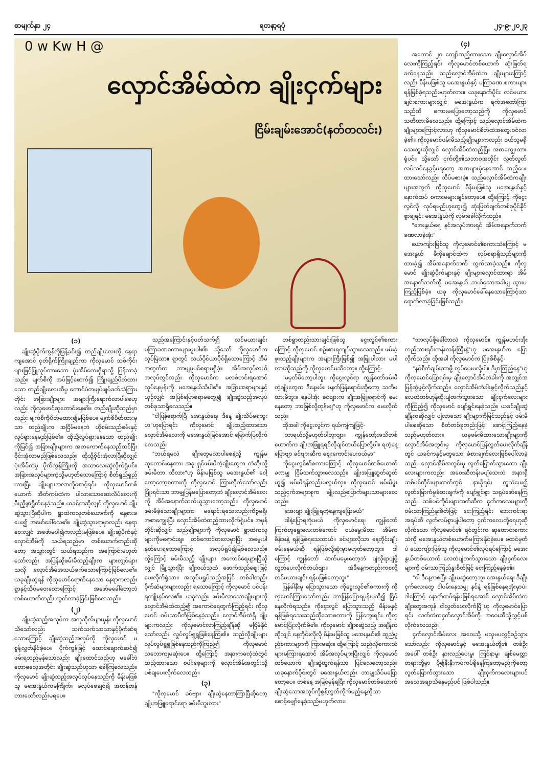စာမျက်နှာ ၂၄ ရတနာ့ရပုံ ၂၄-၉-၂၀၂၃
0 w Kw H @
လှောင်အိမ်ထဲက ချိုးငှက်များ
ငြိမ်းချမ်းအောင်(နတ်တလင်း)
(၄)
အကောင် ၂၀ ကျော်ထည့်ထားသော ချိုးလှောင်အိမ်လေးကိုကြည့်ရင်း ကိုလှမောင်တစ်ယောက် ဆုံးဖြတ်ရခက်နေသည်။ သည်လှောင်အိမ်ထဲက ချိုးများကြောင့်လည်း မိန်းမဖြစ်သူ မအေးနွယ်နှင့် မကြာခဏ စကားများရန်ဖြစ်ခဲ့ရသည်မဟုတ်လား။ ယခုနောက်ပိုင်း လင်မယားချင်းစကားများလျှင် မအေးနွယ်က ရက်အတော်ကြာသည်ထိ စကားမပြောတော့သည်ကို ကိုလှမောင် သတိထားမိလေသည်။ ထို့ကြောင့် သည်လှောင်အိမ်ထဲက ချိုးများကြောင့်လားဟု ကိုလှမောင်စိတ်ထဲအတွေးဝင်လာခဲ့၏။ ကိုလှမောင်ဖမ်းမိသည့်ချိုးများကလည်း ဝယ်သူမရှိသေးဘူးဆိုလျှင် လှောင်အိမ်ထဲထည့်ပြီး အစာကျွေးထားရုံပင်။ သို့သော် ငှက်တို့၏သဘာဝအတိုင်း လွတ်လွတ်လပ်လပ်နေခွင့်မရတော့ အစာများပုံနေအောင် ထည့်ပေးထားသော်လည်း သိပ်မစားခဲ့။ သည်လှောင်အိမ်ထဲကချိုးများအတွက် ကိုလှမောင် မိန်းမဖြစ်သူ မအေးနွယ်နှင့် နောက်ထပ် စကားမများချင်တော့ပေ။ ထို့ကြောင့် ကိုငွေးလွင်လို လုပ်ရမည်ဟုတွေး၍ ဆုံးဖြတ်ချက်တစ်ခုပိုင်နိုင်စွာချရင်း မအေးနွယ်ကို လှမ်းခေါ်လိုက်သည်။
"အေးနွယ်ရေ နင်အလုပ်အားရင် အိမ်အနောက်ဘက် ခဏလာခဲ့အုံး"
ယောကျ်ားဖြစ်သူ ကိုလှမောင်၏စကားသံကြောင့် မအေးနွယ် မီးဖိုချောင်ထဲက လုပ်စရာရှိသည်များကို ထားခဲ့၍ အိမ်အနောက်ဘက် ထွက်လာခဲ့သည်။ ကိုလှမောင် ချိုးဆွဲပိုက်များနှင့် ချိုးများလှောင်ထားရာ အိမ်အနောက်ဘက်ကို မအေးနွယ် ဘယ်သောအခါမျှ သွားမကြည့်ဖြစ်ခဲ့။ ယခု ကိုလှမောင်ခေါ်နေသောကြောင့်သာ ရောက်လာခဲ့ခြင်းဖြစ်သည်။
(၁)
ချိုးဆွဲပိုက်ကွန်ကိုဖြန့်ခင်း၍ တည်ချိုးလေးကို နေရာကျအောင် ငုတ်ရိုက်ကြိုးချည်ကာ ကိုလှမောင် သစ်ကိုင်းများဖြင့်ပြုလုပ်ထားသော ပုံးအိမ်လေးရှိရာသို့ ပြန်လာခဲ့သည်။ မျက်စိကို အပ်ဖြင့်ဖောက်၍ ကြိုးချည်ပိတ်ထားသော တည်ချိုးလေးဆီမှ တောင်ပံတဖျပ်ဖျပ်ခတ်သံကြားတိုင်း အခြားချိုးများ အများကြီးရောက်လာပါစေဟုလည်း ကိုလှမောင်ဆုတောင်းနေ၏။ တည်ချိုးဆိုသည်မှာလည်း မျက်စိကိုပိတ်မထား၍မဖြစ်ပေ။ မျက်စိပိတ်ထားမှသာ တည်ချိုးက အငြိမ်မနေဘဲ ဟိုစမ်းသည်စမ်းနှင့် လှုပ်ရှားနေမည်ဖြစ်၏။ ထိုသို့လှုပ်ရှားနေသော တည်ချိုးကိုမြင်၍ အခြားချိုးများက အစာကောက်နေသည်ထင်ပြီး ဝိုင်းအုံလာမည်ဖြစ်လေသည်။ ထိုသို့ဝိုင်းအုံလာပြီဆိုလျှင် ပုံးအိမ်ထဲမှ ပိုက်ကွန်ကြိုးကို အသာလေးဆွဲလိုက်ရုံပင်။ အခြားအလုပ်များကဲ့သို့မဟုတ်သောကြောင့် စိတ်ရှည်ရှည်ထားပြီး ချိုးများအလာကိုစောင့်ရင်း ကိုလှမောင်တစ်ယောက် အိတ်ကပ်ထဲက ပါလာသောဆေးလိပ်လေးကို မီးညှိဖွာရှိုက်နေခဲ့သည်။ ယခင်ကဆိုလျှင် ကိုလှမောင် ချိုးဆွဲသွားပြီဆိုပါက ရွာထဲကလူတစ်ယောက်ကို နေ့စားခပေး၍ အဖော်ခေါ်လေ၏။ ချိုးဆွဲသွားရာမှာလည်း နေရာဝေးလျှင် အဖော်မပါ၍ကလည်းမဖြစ်ပေ။ ချိုးဆွဲပိုက်နှင့် လှောင်အိမ်ကို သယ်ရသည်မှာ တစ်ယောက်တည်းဆိုတော့ အသွားတွင် သယ်ရသည်က အကြောင်းမဟုတ်သော်လည်း အပြန်ဆိုဖမ်းမိသည့်ချိုးက များလျှင်များသလို လှောင်အိမ်အသယ်ခက်သောကြောင့်ဖြစ်လေ၏။ ယခုချိုးဆွဲရန် ကိုလှမောင်ရောက်နေသော နေရာကလည်း ရွာနှင့်သိပ်မဝေးသောကြောင့် အဖော်မခေါ်တော့ဘဲ တစ်ယောက်တည်း ထွက်လာခဲ့ခြင်းဖြစ်လေသည်။
(၂)
ချိုးဆွဲသည့်အလုပ်က အကုသိုလ်များမှန်း ကိုလှမောင်သိသော်လည်း သက်သက်သာသာနှင့်ပိုက်ဆံရသောကြောင့် ချိုးဆွဲသည့်အလုပ်ကို ကိုလှမောင် မစွန့်လွှတ်နိုင်ခဲ့ပေ။ ပိုက်ကွန်ဖြင့် ထောင်ချောက်ဆင်၍ ဖမ်းရသည်မှန်သော်လည်း ချိုးထောင်သည်ဟု မခေါ်ဘဲ တောဓလေ့အတိုင်း ချိုးဆွဲသည်ဟုသာ ခေါ်ကြလေသည်။ ကိုလှမောင် ချိုးဆွဲသည့်အလုပ်လုပ်နေသည်ကို မိန်းမဖြစ်သူ မအေးနွယ်ကမကြိုက်။ မလုပ်စေချင်၍ အတန်တန်တားသော်လည်းမရပေ။
သည်အကြောင်းနှင့်ပတ်သက်၍ လင်မယားချင်း မကြာခဏစကားများဖူးပါ၏။ သို့သော် ကိုလှမောင်က လုပ်မြဲသာ။ ရွာတွင် လယ်ပိုင်ယာပိုင်ရှိသောကြောင့် အိမ်အတွက်က ဘာမျှပူပင်စရာမရှိခဲ့။ အိမ်အလုပ်လယ်အလုပ်တွင်လည်း ကိုလှမောင်က မလစ်ဟင်းရအောင် လုပ်နေမှန်းကို မအေးနွယ်သိပါ၏။ အခြားအရာများနှင့်ယှဉ်လျှင် အပြစ်ပြောစရာမတွေ့၍ ချိုးဆွဲသည့်အလုပ်တစ်ခုသာရှိလေသည်။
"ငါပြန်ရောက်ပြီ အေးနွယ်ရေ၊ ဒီနေ့ ချိုးသိပ်မရဘူးဟ"ဟုပြောရင်း ကိုလှမောင် ချိုးထည့်ထားသော လှောင်အိမ်လေးကို မအေးနွယ်မြင်အောင် မြှောက်ပြလိုက်လေသည်။
"ဘယ်ရမလဲ ချိုးတွေမလာပါစေနဲ့လို့ ကျွန်မဆုတောင်းနေတာ၊ အခု ရှင်ဖမ်းမိတဲ့ချိုးတွေက ကံဆိုးလို့ဖမ်းမိတာ သိလား"ဟု မိန်းမဖြစ်သူ မအေးနွယ်၏ ငေါ့တော့တော့စကားကို ကိုလှမောင် ကြားလိုက်သော်လည်း ပြုံးရင်းသာ ဘာမျှပြန်မပြောတော့ဘဲ ချိုးလှောင်အိမ်လေးကို အိမ်အနောက်ဘက်ယူသွားတော့သည်။ ကိုလှမောင် ဖမ်းမိခဲ့သောချိုးများက မရောင်းရသေးလည်းကိစ္စမရှိ၊ အစာကျွေးပြီး လှောင်အိမ်ထဲထည့်ထားလိုက်ရုံပင်။ အမှန်တိုင်းဆိုလျှင် သည်ချိုးများကို ကိုလှမောင် ရွာထဲကလူများကိုမရောင်းချ။ တစ်ကောင်တလေမှာပြီး အမွေးပါနုတ်ပေးရသောကြောင့် အလုပ်ရှုပ်၍မြစ်လေသည်။ ထို့ကြောင့် ဖမ်းမိသည့် ချိုးများ အကောင်ရေများပြီဆိုလျှင် မြို့သွားပြီး ချိုးဝယ်သူထံ ဖောက်သည်ဈေးဖြင့် ပေးလိုက်ရုံသာ။ အလုပ်မရှုပ်သည့်အပြင် တစ်ခါတည်း ပိုက်ဆံများများလည်း ရသောကြောင့် ကိုလှမောင် ပင်ပန်းရကျိုးနပ်လေ၏။ ယခုလည်း ဖမ်းမိလာသောချိုးများကို လှောင်အိမ်ထဲထည့်၍ အကောင်ရေတွက်ကြည့်ရင်း ကိုလှမောင် ဝမ်းသာပီတိဖြစ်နေခဲ့သည်။ လှောင်အိမ်ထဲရှိ ချိုးများကလည်း ကိုလှမောင်လာကြည့်ချိန်ဆို မငြိမ်နိုင်သော်လည်း လှုပ်လှုပ်ရွရွဖြစ်နေကြ၏။ သည်လိုချိုးများ လှုပ်လှုပ်ရွရွဖြစ်နေသည်ကိုကြည့်၍ ကိုလှမောင် သဘောကျမဆုံးပေ။ ထို့ကြောင့် အနားကဓလုံထဲတွင် ထည့်ထားသော စပါးစေ့များကို လှောင်အိမ်အတွင်းသို့ ပစ်ချပေးလိုက်လေသည်။
(၃)
"ကိုလှမောင် ခင်ဗျား ချိုးဆွဲနေတာကြာပြီဆိုတော့ ချိုးအဖြူရောင်ရော ဖမ်းမိဘူးလား"
တစ်ရွာတည်းသားချင်းဖြစ်သူ ငွေးလွင်၏စကားကြောင့် ကိုလှမောင် စဉ်းစားရကျပ်သွားလေသည်။ ဖမ်းခဲ့ဖူးသည့်ချိုးများက အများကြီးဖြစ်၍ အဖြူပါလား မပါလားဆိုသည်ကို ကိုလှမောင်မသိတော့။ ထို့ကြောင့်-
"မမှတ်မိတော့ပါဘူး ကိုငွေးလွင်ရာ ကျွန်တော်ဖမ်းမိတဲ့ချိုးတွေက ဒီနေ့ဖမ်း မနက်ဖြန်ရောင်းဆိုတော့ သတိမထားမိဘူး။ နေပါအုံး ခင်ဗျားက ချိုးအဖြူရောင်ကို မေးနေတော့ ဘာဖြစ်လို့တုန်းဗျ"ဟု ကိုလှမောင်က မေးလိုက်သည်။
ထိုအခါ ကိုငွေးလွင်က ရယ်ကျဲကျဲဖြင့်-
"ဘာရယ်လို့မဟုတ်ပါဘူးဗျာ။ ကျွန်တော့်အသိတစ်ယောက်က ချိုးအဖြူရရင်လိုချင်တယ်ပြောလို့ပါ။ ရတဲ့နေ့ပြောဗျာ ခင်ဗျားဆီက ဈေးကောင်းပေးဝယ်မှာ"
ကိုငွေးလွင်၏စကားကြောင့် ကိုလှမောင်တစ်ယောက်ခဏမျှ ငြိမ်သက်သွားလေသည်။ ချိုးအဖြူဆွတ်ဆွတ်ဟူ၍ ဖမ်းမိရန်လည်းမလွယ်လှ။ ကိုလှမောင် ဖမ်းမိဖူးသည့်ငှက်အများစုက ချိုးလည်ပြောက်များသာများလေသည်။
"အေးဗျာ ချိုးဖြူရတဲ့နေ့ကျပြောမယ်"
"ဒါနဲ့ပြောရအုံးမယ် ကိုလှမောင်ရေ၊ ကျွန်တော်ကြက်တူရွေးလေးတစ်ကောင် ဝယ်မွေးမိတာ အိမ်က မိန်းမနဲ့ ရန်ဖြစ်ရသေးတယ်။ ခင်ဗျားလိုသာ နေ့တိုင်းချိုးဖမ်းနေမယ်ဆို ရန်ဖြစ်လို့ဆုံးမှာမဟုတ်တော့ဘူး။ ဒါကြောင့် ကျွန်တော် ဆက်မမွေးတော့ဘဲ ပျံလိုရာပျံဖို့ လွှတ်ပေးလိုက်တယ်ဗျာ။ အဲဒီနေ့ကတည်းကစလို့ လင်မယားချင်း ရန်မဖြစ်တော့ဘူး"
ပြန်ခါနီးမှ ပြောသွားသော ကိုငွေးလွင်၏စကားကို ကိုလှမောင်ကြားသော်လည်း ဘာပြန်ပြောရမှန်းမသိ၍ ငြိမ်နေလိုက်ရသည်။ ကိုငွေးလွင် ပြောသွားသည့် မိန်းမနှင့် ရန်ဖြစ်ရသေးသည်ဆိုသောစကားကို ပြန်တွေးရင်း ကိုလှမောင်ပြုံးလိုက်မိ၏။ ကိုလှမောင် ချိုးစဆွဲသည့် အချိန်ကဆိုလျှင် နေ့တိုင်းလိုလို မိန်းမဖြစ်သူ မအေးနွယ်၏ ဆူညံပူညံစကားများကို ကြားမဆုံး။ ထို့ကြောင့် သည်လိုစကားသံများမကြားရအောင် အိမ်အလုပ်များပြီးလျှင် ကိုလှမောင်တစ်ယောက် ချိုးဆွဲထွက်ရန်သာ ပြင်လေတော့သည်။ ယခုနောက်ပိုင်းတွင် မအေးနွယ်လည်း ဘာမျှသိပ်မပြောတော့ပေ။ တစ်နေ့ အမြင်မှန်ရပြီး ကိုလှမောင်တစ်ယောက် ချိုးဆွဲသောအလုပ်ကိုစွန့်လွှတ်လိုက်မည့်နေ့ကိုသာ စောင့်မျှော်နေခဲ့သည်မဟုတ်လား။
"ဘာလုပ်ဖို့ခေါ်တာလဲ ကိုလှမောင်။ ကျွန်မဟင်းအိုးတည်ထားရင်းတန်းလန်းကြီးနဲ့"ဟု မအေးနွယ်က ပြောလိုက်သည်။ ထိုအခါ ကိုလှမောင်က ပြုံးစိစိနှင့်-
"နင်စိတ်ချမ်းသာဖို့ လုပ်ပေးမလို့ပါ။ ဒီမှာကြည့်နေ"ဟု ကိုလှမောင်ပြောရင်းမှ ချိုးလှောင်အိမ်တံခါးကို အလျှင်အမြန်ဆွဲဖွင့်လိုက်သည်။ လှောင်အိမ်တံခါးဖွင့်လိုက်သည်နှင့် လေထဲတစ်ဟုန်ထိုးပျံတက်သွားသော ချိုးငှက်လေးများကိုကြည့်၍ ကိုလှမောင် ပျော်ရွှင်နေခဲ့သည်။ ယခင်ချိုးဆွဲချိန်ကဆိုလျှင် ပျံလာသော ချိုးများကိုမြင်သည်နှင့် ဖမ်းမိပါစေဆိုသော စိတ်တစ်ခုတည်းဖြင့် စောင့်ကြည့်နေခဲ့သည်မဟုတ်လား။ ယခုဖမ်းမိထားသောချိုးများကို လှောင်အိမ်အတွင်းမှ ကိုလှမောင်ပြန်လွှတ်ပေးလိုက်ချိန်တွင် ယခင်ကနှင့်မတူသော ခံစားချက်လေးဖြစ်ပေါ်လာခဲ့သည်။ လှောင်အိမ်အတွင်းမှ လွတ်မြောက်သွားသော ချိုးလေးများကလည်း အဝေးဆီတန်းမပျံသေးဘဲ အနားရှိသစ်ပင်ကိုင်းဖျားထက်တွင် နားခိုရင်း ကူသံပေး၍ လွတ်မြောက်မှုခံစားချက်ကို ပျော်ရွှင်စွာ သရုပ်ဖော်နေကြသည်။ သစ်ပင်ကိုင်းဖျားထက်ဆီက ငှက်ကလေးများကို ဝမ်းသာကြည်နူးစိတ်ဖြင့် ငေးကြည့်ရင်း ဘေးကင်းရာအရပ်ဆီ လွတ်လပ်စွာပျံပါတော့ ငှက်ကလေးတို့ရေဟုဆိုလိုက်သော ကိုလှမောင်၏ ရင်တွင်းက ဆုတောင်းစကားသံကို မအေးနွယ်တစ်ယောက်မကြားနိုင်ခဲ့ပေ။ မထင်မှတ်ပဲ ယောကျ်ားဖြစ်သူ ကိုလှမောင်၏လုပ်ရပ်ကြောင့် မအေးနွယ်တစ်ယောက် လေထဲပျံတက်သွားသော ချိုးငှက်လေးများကို ဝမ်းသာကြည်နူးစိတ်ဖြင့် ငေးကြည့်နေခဲ့၏။
"ငါ ဒီနေ့ကစပြီး ချိုးမဆွဲတော့ဘူး အေးနွယ်ရေ၊ ဒီချိုးငှက်လေးတွေ ငါဖမ်းနေသမျှ နင်နဲ့ ရန်ဖြစ်နေရအုံးမှာပဲ။ ဒါကြောင့် နောက်ထပ်ရန်မဖြစ်ရအောင် လှောင်အိမ်ထဲက ချိုးတွေအကုန် ငါလွှတ်ပေးလိုက်ပြီ"ဟု ကိုလှမောင်ပြောရင်း လက်ထဲကငှက်လှောင်အိမ်ကို အဝေးဆီသို့လွှင့်ပစ်လိုက်လေသည်။
ငှက်လှောင်အိမ်လေး အဝေးသို့ မလှမပလွှင့်စဉ်သွားသော်လည်း ကိုလှမောင်နှင့် မအေးနွယ်တို့၏ တစ်ဦးအပေါ် တစ်ဦး နားလည်ပေးမှု၊ ကြင်နာမှု၊ ချစ်မေတ္တာတရားတို့မှာ ပို၍နီးနီးကပ်ကပ်ရှိနေကြတော့မည်ကိုတော့ လွတ်မြောက်သွားသော ချိုးငှက်ကလေးများပင် အသေအချာသိနေမည်ပင် ဖြစ်ပါသည်။